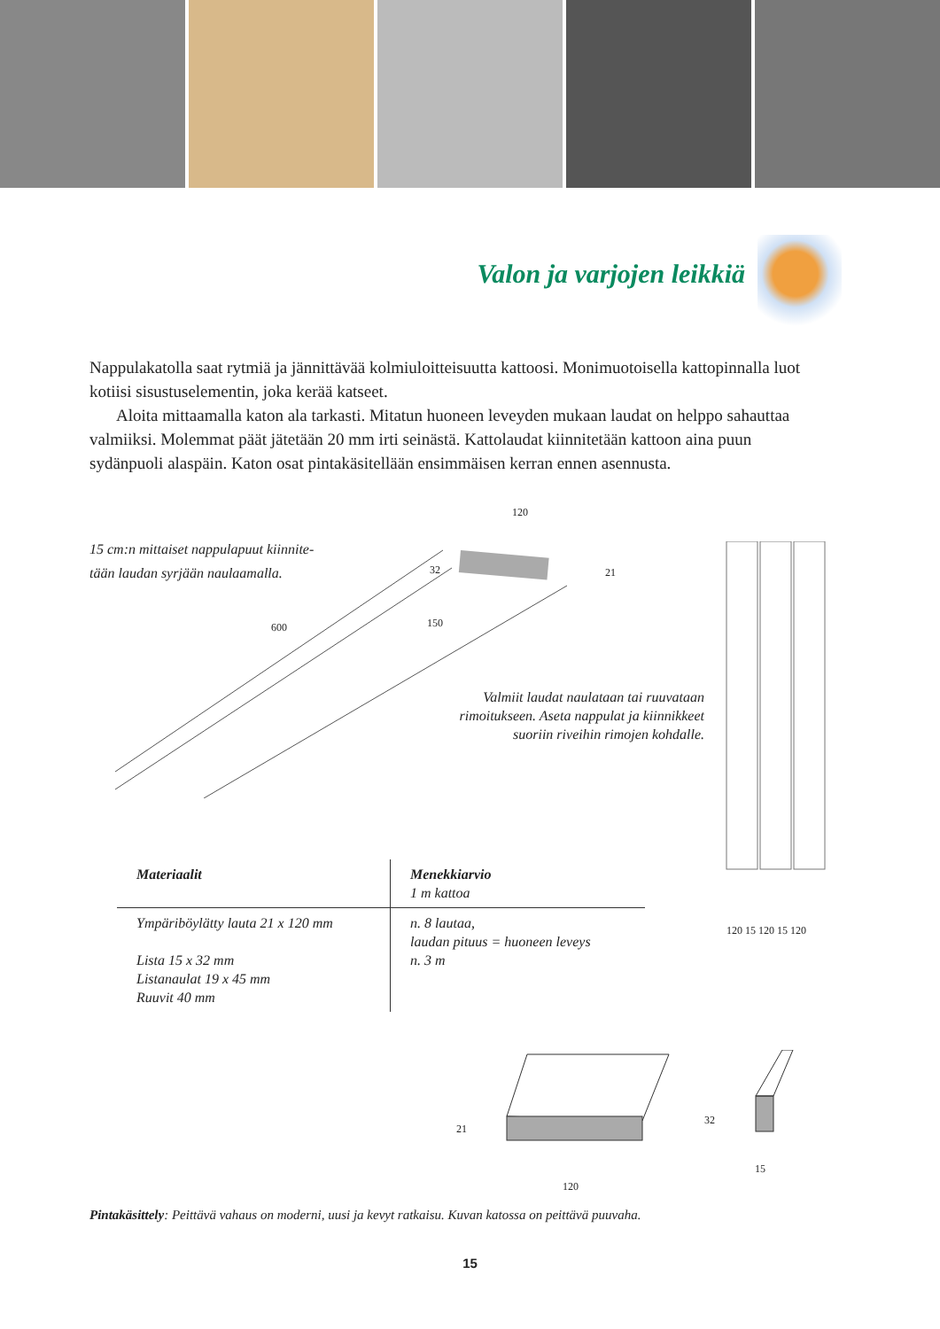Valon ja varjojen leikkiä
Nappulakatolla saat rytmiä ja jännittävää kolmiuloitteisuutta kattoosi. Monimuotoisella katto­pinnalla luot kotiisi sisustuselementin, joka kerää katseet.
Aloita mittaamalla katon ala tarkasti. Mitatun huoneen leveyden mukaan laudat on helppo sahauttaa valmiiksi. Molemmat päät jätetään 20 mm irti seinästä. Kattolaudat kiin­nitetään kattoon aina puun sydänpuoli alaspäin. Katon osat pintakäsitellään ensimmäisen kerran ennen asennusta.
120
32 21
600 150
15 cm:n mittaiset nappulapuut kiinnite-
tään laudan syrjään naulaamalla.
Valmiit laudat naulataan tai ruuvataan rimoitukseen. Aseta nappulat ja kiinnikkeet suoriin riveihin rimojen kohdalle.
120 15 120 15 120
| Materiaalit | Menekkiarvio 1 m kattoa |
| --- | --- |
| Ympäriböylätty lauta 21 x 120 mm Lista 15 x 32 mm Listanaulat 19 x 45 mm Ruuvit 40 mm | n. 8 lautaa, laudan pituus = huoneen leveys n. 3 m |
21
120
32
15
Pintakäsittely: Peittävä vahaus on moderni, uusi ja kevyt ratkaisu. Kuvan katossa on peittävä puuvaha.
15